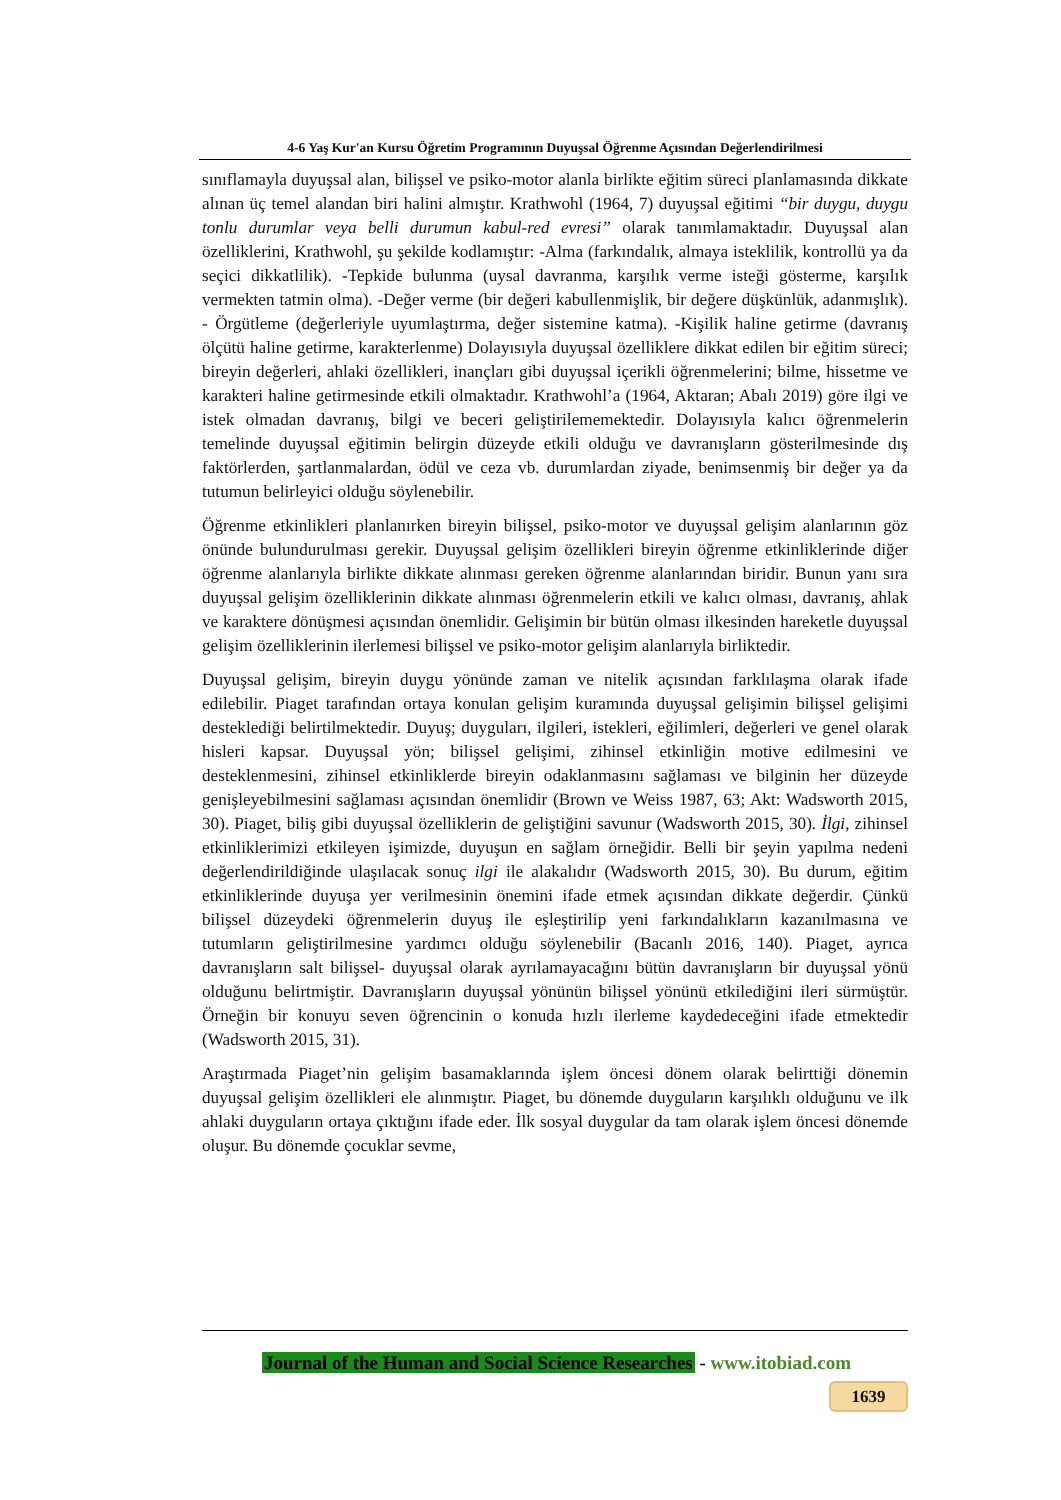4-6 Yaş Kur'an Kursu Öğretim Programının Duyuşsal Öğrenme Açısından Değerlendirilmesi
sınıflamayla duyuşsal alan, bilişsel ve psiko-motor alanla birlikte eğitim süreci planlamasında dikkate alınan üç temel alandan biri halini almıştır. Krathwohl (1964, 7) duyuşsal eğitimi “bir duygu, duygu tonlu durumlar veya belli durumun kabul-red evresi” olarak tanımlamaktadır. Duyuşsal alan özelliklerini, Krathwohl, şu şekilde kodlamıştır: -Alma (farkındalık, almaya isteklilik, kontrollü ya da seçici dikkatlilik). -Tepkide bulunma (uysal davranma, karşılık verme isteği gösterme, karşılık vermekten tatmin olma). -Değer verme (bir değeri kabullenmişlik, bir değere düşkünlük, adanmışlık). - Örgütleme (değerleriyle uyumlaştırma, değer sistemine katma). -Kişilik haline getirme (davranış ölçütü haline getirme, karakterlenme) Dolayısıyla duyuşsal özelliklere dikkat edilen bir eğitim süreci; bireyin değerleri, ahlaki özellikleri, inançları gibi duyuşsal içerikli öğrenmelerini; bilme, hissetme ve karakteri haline getirmesinde etkili olmaktadır. Krathwohl’a (1964, Aktaran; Abalı 2019) göre ilgi ve istek olmadan davranış, bilgi ve beceri geliştirilememektedir. Dolayısıyla kalıcı öğrenmelerin temelinde duyuşsal eğitimin belirgin düzeyde etkili olduğu ve davranışların gösterilmesinde dış faktörlerden, şartlanmalardan, ödül ve ceza vb. durumlardan ziyade, benimsenmiş bir değer ya da tutumun belirleyici olduğu söylenebilir.
Öğrenme etkinlikleri planlanırken bireyin bilişsel, psiko-motor ve duyuşsal gelişim alanlarının göz önünde bulundurulması gerekir. Duyuşsal gelişim özellikleri bireyin öğrenme etkinliklerinde diğer öğrenme alanlarıyla birlikte dikkate alınması gereken öğrenme alanlarından biridir. Bunun yanı sıra duyuşsal gelişim özelliklerinin dikkate alınması öğrenmelerin etkili ve kalıcı olması, davranış, ahlak ve karaktere dönüşmesi açısından önemlidir. Gelişimin bir bütün olması ilkesinden hareketle duyuşsal gelişim özelliklerinin ilerlemesi bilişsel ve psiko-motor gelişim alanlarıyla birliktedir.
Duyuşsal gelişim, bireyin duygu yönünde zaman ve nitelik açısından farklılaşma olarak ifade edilebilir. Piaget tarafından ortaya konulan gelişim kuramında duyuşsal gelişimin bilişsel gelişimi desteklediği belirtilmektedir. Duyuş; duyguları, ilgileri, istekleri, eğilimleri, değerleri ve genel olarak hisleri kapsar. Duyuşsal yön; bilişsel gelişimi, zihinsel etkinliğin motive edilmesini ve desteklenmesini, zihinsel etkinliklerde bireyin odaklanmasını sağlaması ve bilginin her düzeyde genişleyebilmesini sağlaması açısından önemlidir (Brown ve Weiss 1987, 63; Akt: Wadsworth 2015, 30). Piaget, biliş gibi duyuşsal özelliklerin de geliştiğini savunur (Wadsworth 2015, 30). İlgi, zihinsel etkinliklerimizi etkileyen işimizde, duyuşun en sağlam örneğidir. Belli bir şeyin yapılma nedeni değerlendirildiğinde ulaşılacak sonuç ilgi ile alakalıdır (Wadsworth 2015, 30). Bu durum, eğitim etkinliklerinde duyuşa yer verilmesinin önemini ifade etmek açısından dikkate değerdir. Çünkü bilişsel düzeydeki öğrenmelerin duyuş ile eşleştirilip yeni farkındalıkların kazanılmasına ve tutumların geliştirilmesine yardımcı olduğu söylenebilir (Bacanlı 2016, 140). Piaget, ayrıca davranışların salt bilişsel- duyuşsal olarak ayrılamayacağını bütün davranışların bir duyuşsal yönü olduğunu belirtmiştir. Davranışların duyuşsal yönünün bilişsel yönünü etkilediğini ileri sürmüştür. Örneğin bir konuyu seven öğrencinin o konuda hızlı ilerleme kaydedeceğini ifade etmektedir (Wadsworth 2015, 31).
Araştırmada Piaget’nin gelişim basamaklarında işlem öncesi dönem olarak belirttiği dönemin duyuşsal gelişim özellikleri ele alınmıştır. Piaget, bu dönemde duyguların karşılıklı olduğunu ve ilk ahlaki duyguların ortaya çıktığını ifade eder. İlk sosyal duygular da tam olarak işlem öncesi dönemde oluşur. Bu dönemde çocuklar sevme,
Journal of the Human and Social Science Researches - www.itobiad.com
1639